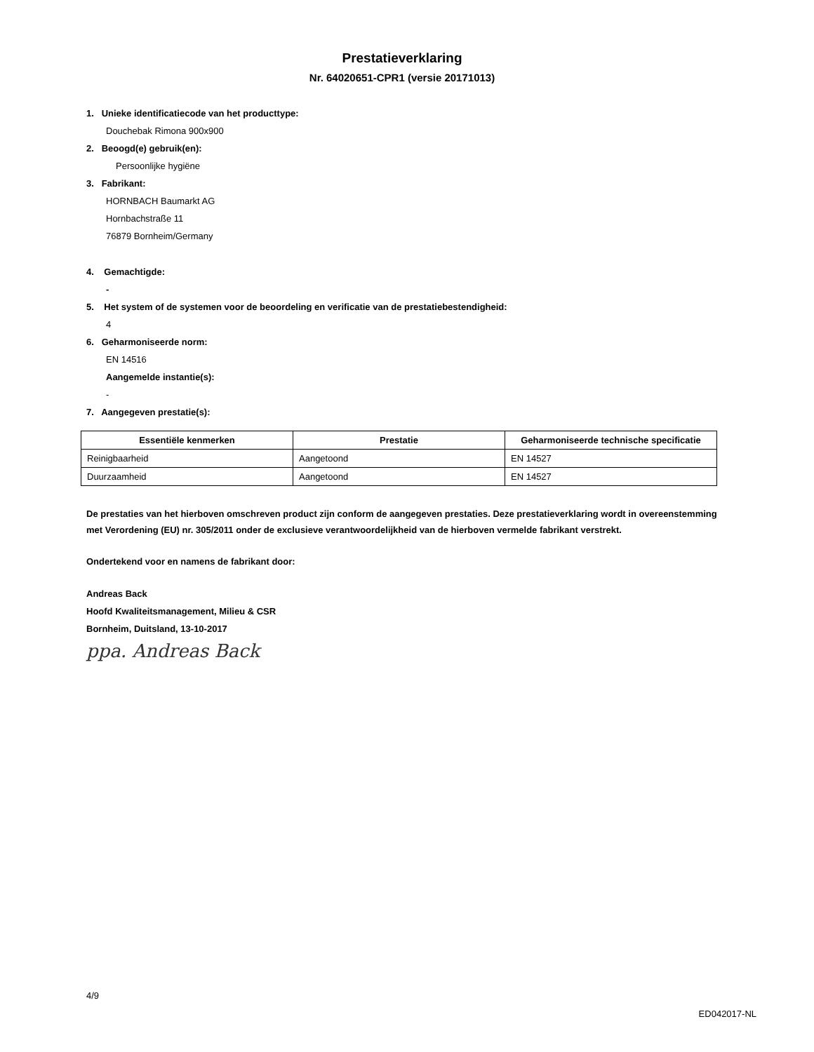Prestatieverklaring
Nr. 64020651-CPR1 (versie 20171013)
1. Unieke identificatiecode van het producttype:
Douchebak Rimona 900x900
2. Beoogd(e) gebruik(en):
Persoonlijke hygiëne
3. Fabrikant:
HORNBACH Baumarkt AG
Hornbachstraße 11
76879 Bornheim/Germany
4. Gemachtigde:
-
5. Het system of de systemen voor de beoordeling en verificatie van de prestatiebestendigheid:
4
6. Geharmoniseerde norm:
EN 14516
Aangemelde instantie(s):
-
7. Aangegeven prestatie(s):
| Essentiële kenmerken | Prestatie | Geharmoniseerde technische specificatie |
| --- | --- | --- |
| Reinigbaarheid | Aangetoond | EN 14527 |
| Duurzaamheid | Aangetoond | EN 14527 |
De prestaties van het hierboven omschreven product zijn conform de aangegeven prestaties. Deze prestatieverklaring wordt in overeenstemming met Verordening (EU) nr. 305/2011 onder de exclusieve verantwoordelijkheid van de hierboven vermelde fabrikant verstrekt.
Ondertekend voor en namens de fabrikant door:
Andreas Back
Hoofd Kwaliteitsmanagement, Milieu & CSR
Bornheim, Duitsland, 13-10-2017
ppa. Andreas Back
4/9
ED042017-NL